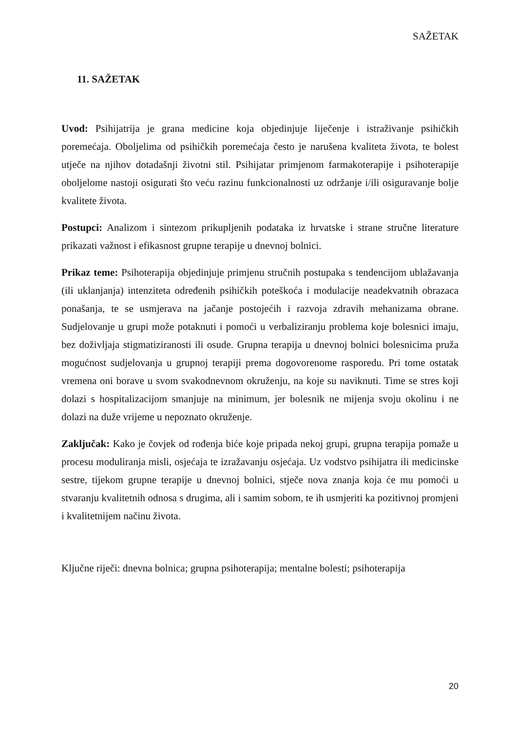SAŽETAK
11. SAŽETAK
Uvod: Psihijatrija je grana medicine koja objedinjuje liječenje i istraživanje psihičkih poremećaja. Oboljelima od psihičkih poremećaja često je narušena kvaliteta života, te bolest utječe na njihov dotadašnji životni stil. Psihijatar primjenom farmakoterapije i psihoterapije oboljelome nastoji osigurati što veću razinu funkcionalnosti uz održanje i/ili osiguravanje bolje kvalitete života.
Postupci: Analizom i sintezom prikupljenih podataka iz hrvatske i strane stručne literature prikazati važnost i efikasnost grupne terapije u dnevnoj bolnici.
Prikaz teme: Psihoterapija objedinjuje primjenu stručnih postupaka s tendencijom ublažavanja (ili uklanjanja) intenziteta određenih psihičkih poteškoća i modulacije neadekvatnih obrazaca ponašanja, te se usmjerava na jačanje postojećih i razvoja zdravih mehanizama obrane. Sudjelovanje u grupi može potaknuti i pomoći u verbaliziranju problema koje bolesnici imaju, bez doživljaja stigmatiziranosti ili osude. Grupna terapija u dnevnoj bolnici bolesnicima pruža mogućnost sudjelovanja u grupnoj terapiji prema dogovorenome rasporedu. Pri tome ostatak vremena oni borave u svom svakodnevnom okruženju, na koje su naviknuti. Time se stres koji dolazi s hospitalizacijom smanjuje na minimum, jer bolesnik ne mijenja svoju okolinu i ne dolazi na duže vrijeme u nepoznato okruženje.
Zaključak: Kako je čovjek od rođenja biće koje pripada nekoj grupi, grupna terapija pomaže u procesu moduliranja misli, osjećaja te izražavanju osjećaja. Uz vodstvo psihijatra ili medicinske sestre, tijekom grupne terapije u dnevnoj bolnici, stječe nova znanja koja će mu pomoći u stvaranju kvalitetnih odnosa s drugima, ali i samim sobom, te ih usmjeriti ka pozitivnoj promjeni i kvalitetnijem načinu života.
Ključne riječi: dnevna bolnica; grupna psihoterapija; mentalne bolesti; psihoterapija
20